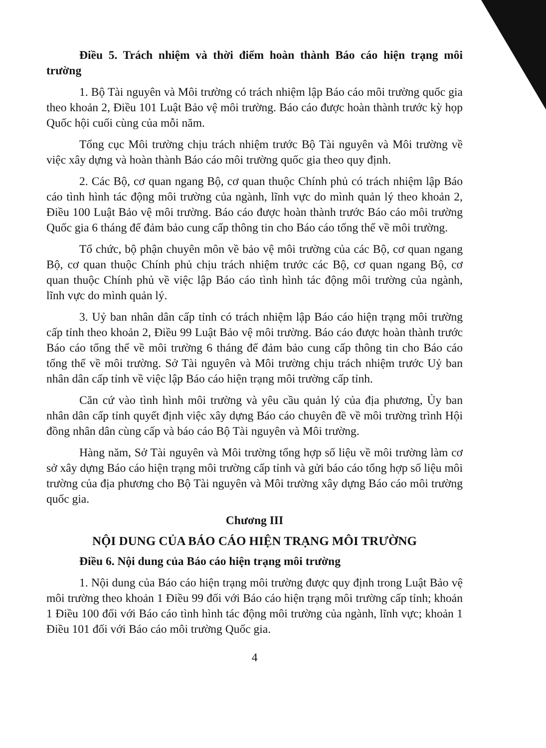Điều 5. Trách nhiệm và thời điểm hoàn thành Báo cáo hiện trạng môi trường
1. Bộ Tài nguyên và Môi trường có trách nhiệm lập Báo cáo môi trường quốc gia theo khoản 2, Điều 101 Luật Bảo vệ môi trường. Báo cáo được hoàn thành trước kỳ họp Quốc hội cuối cùng của mỗi năm.
Tổng cục Môi trường chịu trách nhiệm trước Bộ Tài nguyên và Môi trường về việc xây dựng và hoàn thành Báo cáo môi trường quốc gia theo quy định.
2. Các Bộ, cơ quan ngang Bộ, cơ quan thuộc Chính phủ có trách nhiệm lập Báo cáo tình hình tác động môi trường của ngành, lĩnh vực do mình quản lý theo khoản 2, Điều 100 Luật Bảo vệ môi trường. Báo cáo được hoàn thành trước Báo cáo môi trường Quốc gia 6 tháng để đảm bảo cung cấp thông tin cho Báo cáo tổng thể về môi trường.
Tổ chức, bộ phận chuyên môn về bảo vệ môi trường của các Bộ, cơ quan ngang Bộ, cơ quan thuộc Chính phủ chịu trách nhiệm trước các Bộ, cơ quan ngang Bộ, cơ quan thuộc Chính phủ về việc lập Báo cáo tình hình tác động môi trường của ngành, lĩnh vực do mình quản lý.
3. Uỷ ban nhân dân cấp tỉnh có trách nhiệm lập Báo cáo hiện trạng môi trường cấp tỉnh theo khoản 2, Điều 99 Luật Bảo vệ môi trường. Báo cáo được hoàn thành trước Báo cáo tổng thể về môi trường 6 tháng để đảm bảo cung cấp thông tin cho Báo cáo tổng thể về môi trường. Sở Tài nguyên và Môi trường chịu trách nhiệm trước Uỷ ban nhân dân cấp tỉnh về việc lập Báo cáo hiện trạng môi trường cấp tỉnh.
Căn cứ vào tình hình môi trường và yêu cầu quản lý của địa phương, Ủy ban nhân dân cấp tỉnh quyết định việc xây dựng Báo cáo chuyên đề về môi trường trình Hội đồng nhân dân cùng cấp và báo cáo Bộ Tài nguyên và Môi trường.
Hàng năm, Sở Tài nguyên và Môi trường tổng hợp số liệu về môi trường làm cơ sở xây dựng Báo cáo hiện trạng môi trường cấp tỉnh và gửi báo cáo tổng hợp số liệu môi trường của địa phương cho Bộ Tài nguyên và Môi trường xây dựng Báo cáo môi trường quốc gia.
Chương III
NỘI DUNG CỦA BÁO CÁO HIỆN TRẠNG MÔI TRƯỜNG
Điều 6. Nội dung của Báo cáo hiện trạng môi trường
1. Nội dung của Báo cáo hiện trạng môi trường được quy định trong Luật Bảo vệ môi trường theo khoản 1 Điều 99 đối với Báo cáo hiện trạng môi trường cấp tỉnh; khoản 1 Điều 100 đối với Báo cáo tình hình tác động môi trường của ngành, lĩnh vực; khoản 1 Điều 101 đối với Báo cáo môi trường Quốc gia.
4